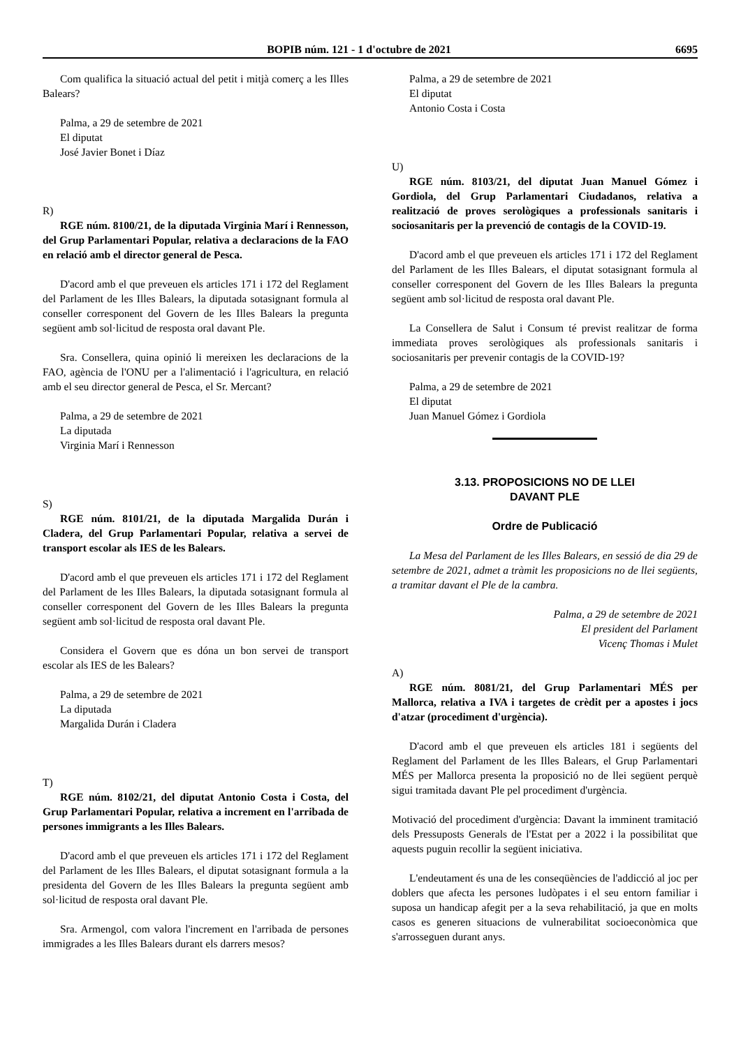BOPIB núm. 121 - 1 d'octubre de 2021 6695
Com qualifica la situació actual del petit i mitjà comerç a les Illes Balears?
Palma, a 29 de setembre de 2021
El diputat
José Javier Bonet i Díaz
R)
RGE núm. 8100/21, de la diputada Virginia Marí i Rennesson, del Grup Parlamentari Popular, relativa a declaracions de la FAO en relació amb el director general de Pesca.
D'acord amb el que preveuen els articles 171 i 172 del Reglament del Parlament de les Illes Balears, la diputada sotasignant formula al conseller corresponent del Govern de les Illes Balears la pregunta següent amb sol·licitud de resposta oral davant Ple.
Sra. Consellera, quina opinió li mereixen les declaracions de la FAO, agència de l'ONU per a l'alimentació i l'agricultura, en relació amb el seu director general de Pesca, el Sr. Mercant?
Palma, a 29 de setembre de 2021
La diputada
Virginia Marí i Rennesson
S)
RGE núm. 8101/21, de la diputada Margalida Durán i Cladera, del Grup Parlamentari Popular, relativa a servei de transport escolar als IES de les Balears.
D'acord amb el que preveuen els articles 171 i 172 del Reglament del Parlament de les Illes Balears, la diputada sotasignant formula al conseller corresponent del Govern de les Illes Balears la pregunta següent amb sol·licitud de resposta oral davant Ple.
Considera el Govern que es dóna un bon servei de transport escolar als IES de les Balears?
Palma, a 29 de setembre de 2021
La diputada
Margalida Durán i Cladera
T)
RGE núm. 8102/21, del diputat Antonio Costa i Costa, del Grup Parlamentari Popular, relativa a increment en l'arribada de persones immigrants a les Illes Balears.
D'acord amb el que preveuen els articles 171 i 172 del Reglament del Parlament de les Illes Balears, el diputat sotasignant formula a la presidenta del Govern de les Illes Balears la pregunta següent amb sol·licitud de resposta oral davant Ple.
Sra. Armengol, com valora l'increment en l'arribada de persones immigrades a les Illes Balears durant els darrers mesos?
Palma, a 29 de setembre de 2021
El diputat
Antonio Costa i Costa
U)
RGE núm. 8103/21, del diputat Juan Manuel Gómez i Gordiola, del Grup Parlamentari Ciudadanos, relativa a realització de proves serològiques a professionals sanitaris i sociosanitaris per la prevenció de contagis de la COVID-19.
D'acord amb el que preveuen els articles 171 i 172 del Reglament del Parlament de les Illes Balears, el diputat sotasignant formula al conseller corresponent del Govern de les Illes Balears la pregunta següent amb sol·licitud de resposta oral davant Ple.
La Consellera de Salut i Consum té previst realitzar de forma immediata proves serològiques als professionals sanitaris i sociosanitaris per prevenir contagis de la COVID-19?
Palma, a 29 de setembre de 2021
El diputat
Juan Manuel Gómez i Gordiola
3.13. PROPOSICIONS NO DE LLEI
DAVANT PLE
Ordre de Publicació
La Mesa del Parlament de les Illes Balears, en sessió de dia 29 de setembre de 2021, admet a tràmit les proposicions no de llei següents, a tramitar davant el Ple de la cambra.
Palma, a 29 de setembre de 2021
El president del Parlament
Vicenç Thomas i Mulet
A)
RGE núm. 8081/21, del Grup Parlamentari MÉS per Mallorca, relativa a IVA i targetes de crèdit per a apostes i jocs d'atzar (procediment d'urgència).
D'acord amb el que preveuen els articles 181 i següents del Reglament del Parlament de les Illes Balears, el Grup Parlamentari MÉS per Mallorca presenta la proposició no de llei següent perquè sigui tramitada davant Ple pel procediment d'urgència.
Motivació del procediment d'urgència: Davant la imminent tramitació dels Pressuposts Generals de l'Estat per a 2022 i la possibilitat que aquests puguin recollir la següent iniciativa.
L'endeutament és una de les conseqüències de l'addicció al joc per doblers que afecta les persones ludòpates i el seu entorn familiar i suposa un handicap afegit per a la seva rehabilitació, ja que en molts casos es generen situacions de vulnerabilitat socioeconòmica que s'arrosseguen durant anys.